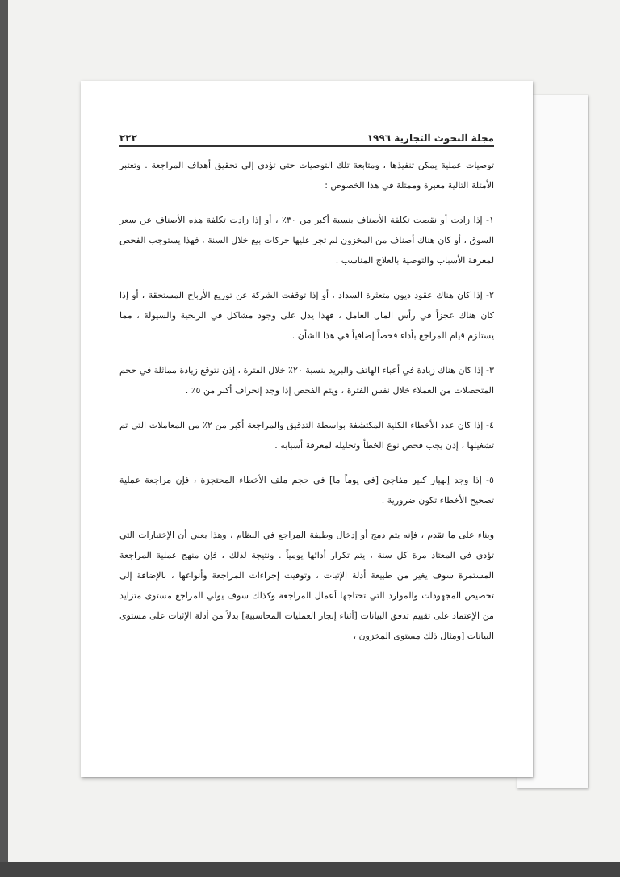مجلة البحوث التجارية ١٩٩٦ ٢٢٢
توصيات عملية يمكن تنفيذها ، ومتابعة تلك التوصيات حتى تؤدي إلى تحقيق أهداف المراجعة . وتعتبر الأمثلة التالية معبرة وممثلة في هذا الخصوص :
١- إذا زادت أو نقصت تكلفة الأصناف بنسبة أكبر من ٣٠٪ ، أو إذا زادت تكلفة هذه الأصناف عن سعر السوق ، أو كان هناك أصناف من المخزون لم تجر عليها حركات بيع خلال السنة ، فهذا يستوجب الفحص لمعرفة الأسباب والتوصية بالعلاج المناسب .
٢- إذا كان هناك عقود ديون متعثرة السداد ، أو إذا توقفت الشركة عن توزيع الأرباح المستحقة ، أو إذا كان هناك عجزاً في رأس المال العامل ، فهذا يدل على وجود مشاكل في الربحية والسيولة ، مما يستلزم قيام المراجع بأداء فحصاً إضافياً في هذا الشأن .
٣- إذا كان هناك زيادة في أعباء الهاتف والبريد بنسبة ٢٠٪ خلال الفترة ، إذن نتوقع زيادة مماثلة في حجم المتحصلات من العملاء خلال نفس الفترة ، ويتم الفحص إذا وجد إنحراف أكبر من ٥٪ .
٤- إذا كان عدد الأخطاء الكلية المكتشفة بواسطة التدقيق والمراجعة أكبر من ٢٪ من المعاملات التي تم تشغيلها ، إذن يجب فحص نوع الخطأ وتحليله لمعرفة أسبابه .
٥- إذا وجد إنهيار كبير مفاجئ [في يوماً ما] في حجم ملف الأخطاء المحتجزة ، فإن مراجعة عملية تصحيح الأخطاء تكون ضرورية .
وبناء على ما تقدم ، فإنه يتم دمج أو إدخال وظيفة المراجع في النظام ، وهذا يعني أن الإختبارات التي تؤدي في المعتاد مرة كل سنة ، يتم تكرار أدائها يومياً . ونتيجة لذلك ، فإن منهج عملية المراجعة المستمرة سوف يغير من طبيعة أدلة الإثبات ، وتوقيت إجراءات المراجعة وأنواعها ، بالإضافة إلى تخصيص المجهودات والموارد التي تحتاجها أعمال المراجعة وكذلك سوف يولي المراجع مستوى متزايد من الإعتماد على تقييم تدفق البيانات [أثناء إنجاز العمليات المحاسبية] بدلاً من أدلة الإثبات على مستوى البيانات [ومثال ذلك مستوى المخزون ،